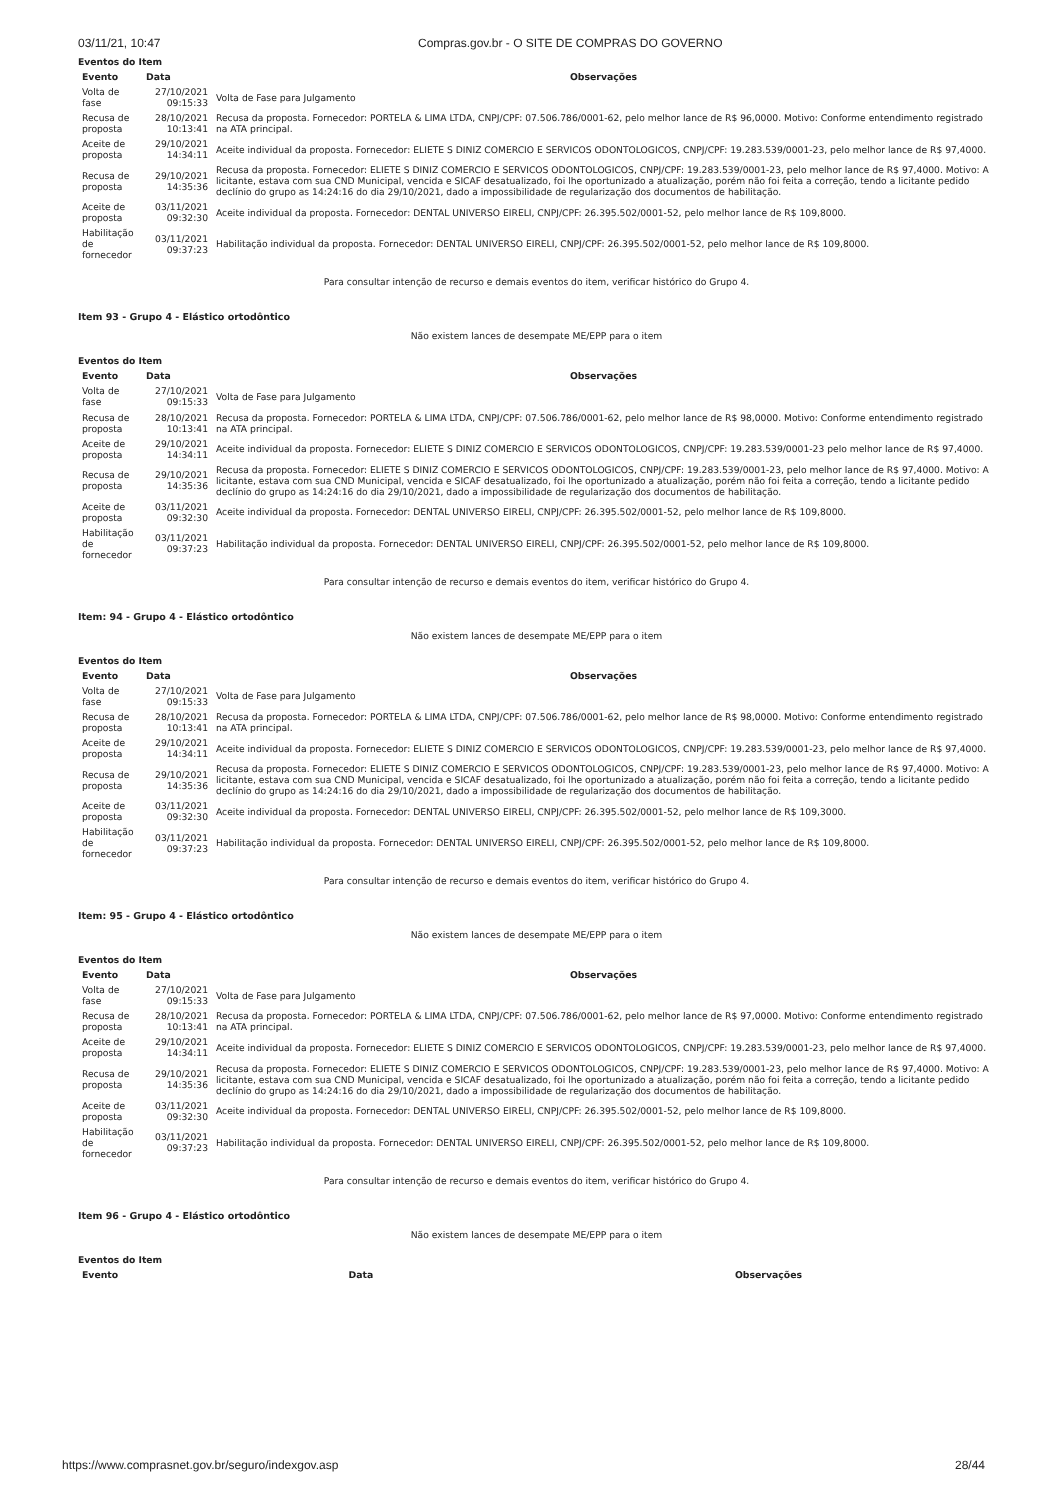03/11/21, 10:47 Compras.gov.br - O SITE DE COMPRAS DO GOVERNO
Eventos do Item
| Evento | Data | Observações |
| --- | --- | --- |
| Volta de fase | 27/10/2021 09:15:33 | Volta de Fase para Julgamento |
| Recusa de proposta | 28/10/2021 10:13:41 | Recusa da proposta. Fornecedor: PORTELA & LIMA LTDA, CNPJ/CPF: 07.506.786/0001-62, pelo melhor lance de R$ 96,0000. Motivo: Conforme entendimento registrado na ATA principal. |
| Aceite de proposta | 29/10/2021 14:34:11 | Aceite individual da proposta. Fornecedor: ELIETE S DINIZ COMERCIO E SERVICOS ODONTOLOGICOS, CNPJ/CPF: 19.283.539/0001-23, pelo melhor lance de R$ 97,4000. |
| Recusa de proposta | 29/10/2021 14:35:36 | Recusa da proposta. Fornecedor: ELIETE S DINIZ COMERCIO E SERVICOS ODONTOLOGICOS, CNPJ/CPF: 19.283.539/0001-23, pelo melhor lance de R$ 97,4000. Motivo: A licitante, estava com sua CND Municipal, vencida e SICAF desatualizado, foi lhe oportunizado a atualização, porém não foi feita a correção, tendo a licitante pedido declínio do grupo as 14:24:16 do dia 29/10/2021, dado a impossibilidade de regularização dos documentos de habilitação. |
| Aceite de proposta | 03/11/2021 09:32:30 | Aceite individual da proposta. Fornecedor: DENTAL UNIVERSO EIRELI, CNPJ/CPF: 26.395.502/0001-52, pelo melhor lance de R$ 109,8000. |
| Habilitação de fornecedor | 03/11/2021 09:37:23 | Habilitação individual da proposta. Fornecedor: DENTAL UNIVERSO EIRELI, CNPJ/CPF: 26.395.502/0001-52, pelo melhor lance de R$ 109,8000. |
Para consultar intenção de recurso e demais eventos do item, verificar histórico do Grupo 4.
Item 93 - Grupo 4 - Elástico ortodôntico
Não existem lances de desempate ME/EPP para o item
Eventos do Item
| Evento | Data | Observações |
| --- | --- | --- |
| Volta de fase | 27/10/2021 09:15:33 | Volta de Fase para Julgamento |
| Recusa de proposta | 28/10/2021 10:13:41 | Recusa da proposta. Fornecedor: PORTELA & LIMA LTDA, CNPJ/CPF: 07.506.786/0001-62, pelo melhor lance de R$ 98,0000. Motivo: Conforme entendimento registrado na ATA principal. |
| Aceite de proposta | 29/10/2021 14:34:11 | Aceite individual da proposta. Fornecedor: ELIETE S DINIZ COMERCIO E SERVICOS ODONTOLOGICOS, CNPJ/CPF: 19.283.539/0001-23 pelo melhor lance de R$ 97,4000. |
| Recusa de proposta | 29/10/2021 14:35:36 | Recusa da proposta. Fornecedor: ELIETE S DINIZ COMERCIO E SERVICOS ODONTOLOGICOS, CNPJ/CPF: 19.283.539/0001-23, pelo melhor lance de R$ 97,4000. Motivo: A licitante, estava com sua CND Municipal, vencida e SICAF desatualizado, foi lhe oportunizado a atualização, porém não foi feita a correção, tendo a licitante pedido declínio do grupo as 14:24:16 do dia 29/10/2021, dado a impossibilidade de regularização dos documentos de habilitação. |
| Aceite de proposta | 03/11/2021 09:32:30 | Aceite individual da proposta. Fornecedor: DENTAL UNIVERSO EIRELI, CNPJ/CPF: 26.395.502/0001-52, pelo melhor lance de R$ 109,8000. |
| Habilitação de fornecedor | 03/11/2021 09:37:23 | Habilitação individual da proposta. Fornecedor: DENTAL UNIVERSO EIRELI, CNPJ/CPF: 26.395.502/0001-52, pelo melhor lance de R$ 109,8000. |
Para consultar intenção de recurso e demais eventos do item, verificar histórico do Grupo 4.
Item: 94 - Grupo 4 - Elástico ortodôntico
Não existem lances de desempate ME/EPP para o item
Eventos do Item
| Evento | Data | Observações |
| --- | --- | --- |
| Volta de fase | 27/10/2021 09:15:33 | Volta de Fase para Julgamento |
| Recusa de proposta | 28/10/2021 10:13:41 | Recusa da proposta. Fornecedor: PORTELA & LIMA LTDA, CNPJ/CPF: 07.506.786/0001-62, pelo melhor lance de R$ 98,0000. Motivo: Conforme entendimento registrado na ATA principal. |
| Aceite de proposta | 29/10/2021 14:34:11 | Aceite individual da proposta. Fornecedor: ELIETE S DINIZ COMERCIO E SERVICOS ODONTOLOGICOS, CNPJ/CPF: 19.283.539/0001-23, pelo melhor lance de R$ 97,4000. |
| Recusa de proposta | 29/10/2021 14:35:36 | Recusa da proposta. Fornecedor: ELIETE S DINIZ COMERCIO E SERVICOS ODONTOLOGICOS, CNPJ/CPF: 19.283.539/0001-23, pelo melhor lance de R$ 97,4000. Motivo: A licitante, estava com sua CND Municipal, vencida e SICAF desatualizado, foi lhe oportunizado a atualização, porém não foi feita a correção, tendo a licitante pedido declínio do grupo as 14:24:16 do dia 29/10/2021, dado a impossibilidade de regularização dos documentos de habilitação. |
| Aceite de proposta | 03/11/2021 09:32:30 | Aceite individual da proposta. Fornecedor: DENTAL UNIVERSO EIRELI, CNPJ/CPF: 26.395.502/0001-52, pelo melhor lance de R$ 109,3000. |
| Habilitação de fornecedor | 03/11/2021 09:37:23 | Habilitação individual da proposta. Fornecedor: DENTAL UNIVERSO EIRELI, CNPJ/CPF: 26.395.502/0001-52, pelo melhor lance de R$ 109,8000. |
Para consultar intenção de recurso e demais eventos do item, verificar histórico do Grupo 4.
Item: 95 - Grupo 4 - Elástico ortodôntico
Não existem lances de desempate ME/EPP para o item
Eventos do Item
| Evento | Data | Observações |
| --- | --- | --- |
| Volta de fase | 27/10/2021 09:15:33 | Volta de Fase para Julgamento |
| Recusa de proposta | 28/10/2021 10:13:41 | Recusa da proposta. Fornecedor: PORTELA & LIMA LTDA, CNPJ/CPF: 07.506.786/0001-62, pelo melhor lance de R$ 97,0000. Motivo: Conforme entendimento registrado na ATA principal. |
| Aceite de proposta | 29/10/2021 14:34:11 | Aceite individual da proposta. Fornecedor: ELIETE S DINIZ COMERCIO E SERVICOS ODONTOLOGICOS, CNPJ/CPF: 19.283.539/0001-23, pelo melhor lance de R$ 97,4000. |
| Recusa de proposta | 29/10/2021 14:35:36 | Recusa da proposta. Fornecedor: ELIETE S DINIZ COMERCIO E SERVICOS ODONTOLOGICOS, CNPJ/CPF: 19.283.539/0001-23, pelo melhor lance de R$ 97,4000. Motivo: A licitante, estava com sua CND Municipal, vencida e SICAF desatualizado, foi lhe oportunizado a atualização, porém não foi feita a correção, tendo a licitante pedido declínio do grupo as 14:24:16 do dia 29/10/2021, dado a impossibilidade de regularização dos documentos de habilitação. |
| Aceite de proposta | 03/11/2021 09:32:30 | Aceite individual da proposta. Fornecedor: DENTAL UNIVERSO EIRELI, CNPJ/CPF: 26.395.502/0001-52, pelo melhor lance de R$ 109,8000. |
| Habilitação de fornecedor | 03/11/2021 09:37:23 | Habilitação individual da proposta. Fornecedor: DENTAL UNIVERSO EIRELI, CNPJ/CPF: 26.395.502/0001-52, pelo melhor lance de R$ 109,8000. |
Para consultar intenção de recurso e demais eventos do item, verificar histórico do Grupo 4.
Item 96 - Grupo 4 - Elástico ortodôntico
Não existem lances de desempate ME/EPP para o item
Eventos do Item
| Evento | Data | Observações |
| --- | --- | --- |
https://www.comprasnet.gov.br/seguro/indexgov.asp 28/44